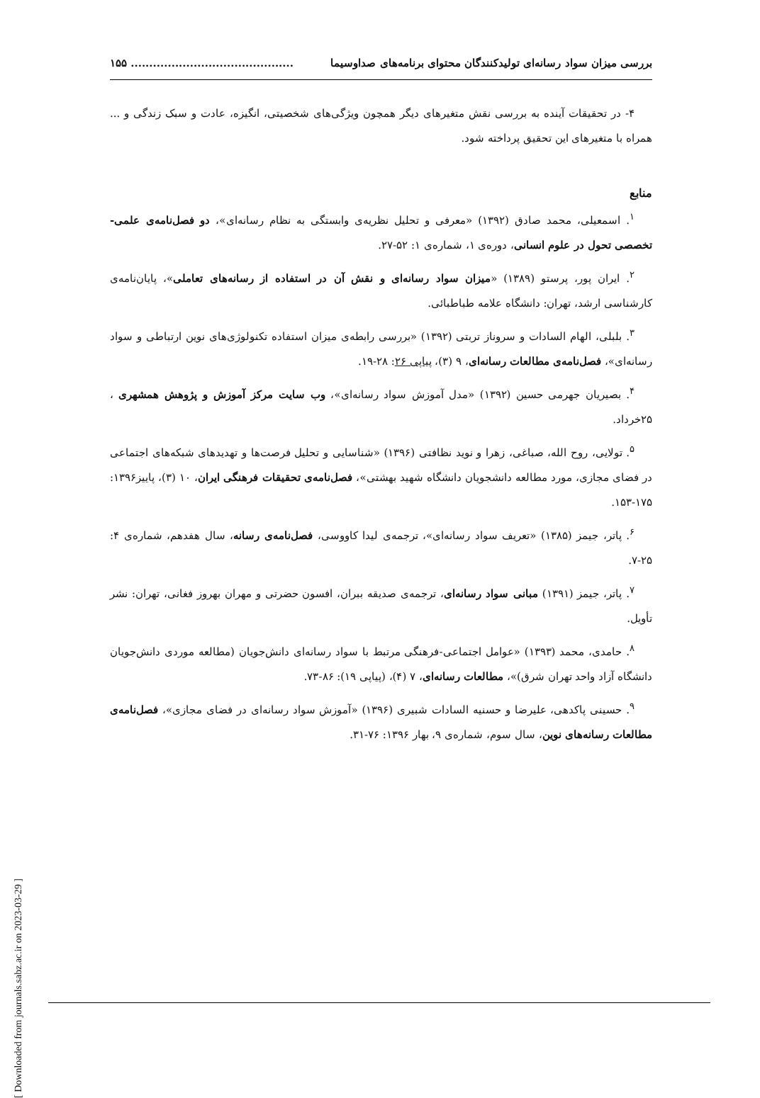بررسی میزان سواد رسانه‌ای تولیدکنندگان محتوای برنامه‌های صداوسیما............................................ ۱۵۵
۴- در تحقیقات آینده به بررسی نقش متغیرهای دیگر همچون ویژگی‌های شخصیتی، انگیزه، عادت و سبک زندگی و ... همراه با متغیرهای این تحقیق پرداخته شود.
منابع
<sup>۱</sup>. اسمعیلی، محمد صادق (۱۳۹۲) «معرفی و تحلیل نظریه‌ی وابستگی به نظام رسانه‌ای»، دو فصل‌نامه‌ی علمی- تخصصی تحول در علوم انسانی، دوره‌ی ۱، شماره‌ی ۱: ۵۲-۲۷.
<sup>۲</sup>. ایران پور، پرستو (۱۳۸۹) «میزان سواد رسانه‌ای و نقش آن در استفاده از رسانه‌های تعاملی»، پایان‌نامه‌ی کارشناسی ارشد، تهران: دانشگاه علامه طباطبائی.
<sup>۳</sup>. بلبلی، الهام السادات و سروناز تربتی (۱۳۹۲) «بررسی رابطه‌ی میزان استفاده تکنولوژی‌های نوین ارتباطی و سواد رسانه‌ای»، فصل‌نامه‌ی مطالعات رسانه‌ای، ۹ (۳)، پیاپی ۲۶: ۲۸-۱۹.
<sup>۴</sup>. بصیریان جهرمی حسین (۱۳۹۲) «مدل آموزش سواد رسانه‌ای»، وب سایت مرکز آموزش و پژوهش همشهری ، ۲۵خرداد.
<sup>۵</sup>. تولایی، روح الله، صباغی، زهرا و نوید نظافتی (۱۳۹۶) «شناسایی و تحلیل فرصت‌ها و تهدیدهای شبکه‌های اجتماعی در فضای مجازی، مورد مطالعه دانشجویان دانشگاه شهید بهشتی»، فصل‌نامه‌ی تحقیقات فرهنگی ایران، ۱۰ (۳)، پاییز۱۳۹۶: ۱۷۵-۱۵۳.
<sup>۶</sup>. پاتر، جیمز (۱۳۸۵) «تعریف سواد رسانه‌ای»، ترجمه‌ی لیدا کاووسی، فصل‌نامه‌ی رسانه، سال هفدهم، شماره‌ی ۴: ۲۵-۷.
<sup>۷</sup>. پاتر، جیمز (۱۳۹۱) مبانی سواد رسانه‌ای، ترجمه‌ی صدیقه ببران، افسون حضرتی و مهران بهروز فغانی، تهران: نشر تأویل.
<sup>۸</sup>. حامدی، محمد (۱۳۹۳) «عوامل اجتماعی-فرهنگی مرتبط با سواد رسانه‌ای دانش‌جویان (مطالعه موردی دانش‌جویان دانشگاه آزاد واحد تهران شرق)»، مطالعات رسانه‌ای، ۷ (۴)، (پیاپی ۱۹): ۸۶-۷۳.
<sup>۹</sup>. حسینی پاکدهی، علیرضا و حسنیه السادات شبیری (۱۳۹۶) «آموزش سواد رسانه‌ای در فضای مجازی»، فصل‌نامه‌ی مطالعات رسانه‌های نوین، سال سوم، شماره‌ی ۹، بهار ۱۳۹۶: ۷۶-۳۱.
[ Downloaded from journals.sabz.ac.ir on 2023-03-29 ]